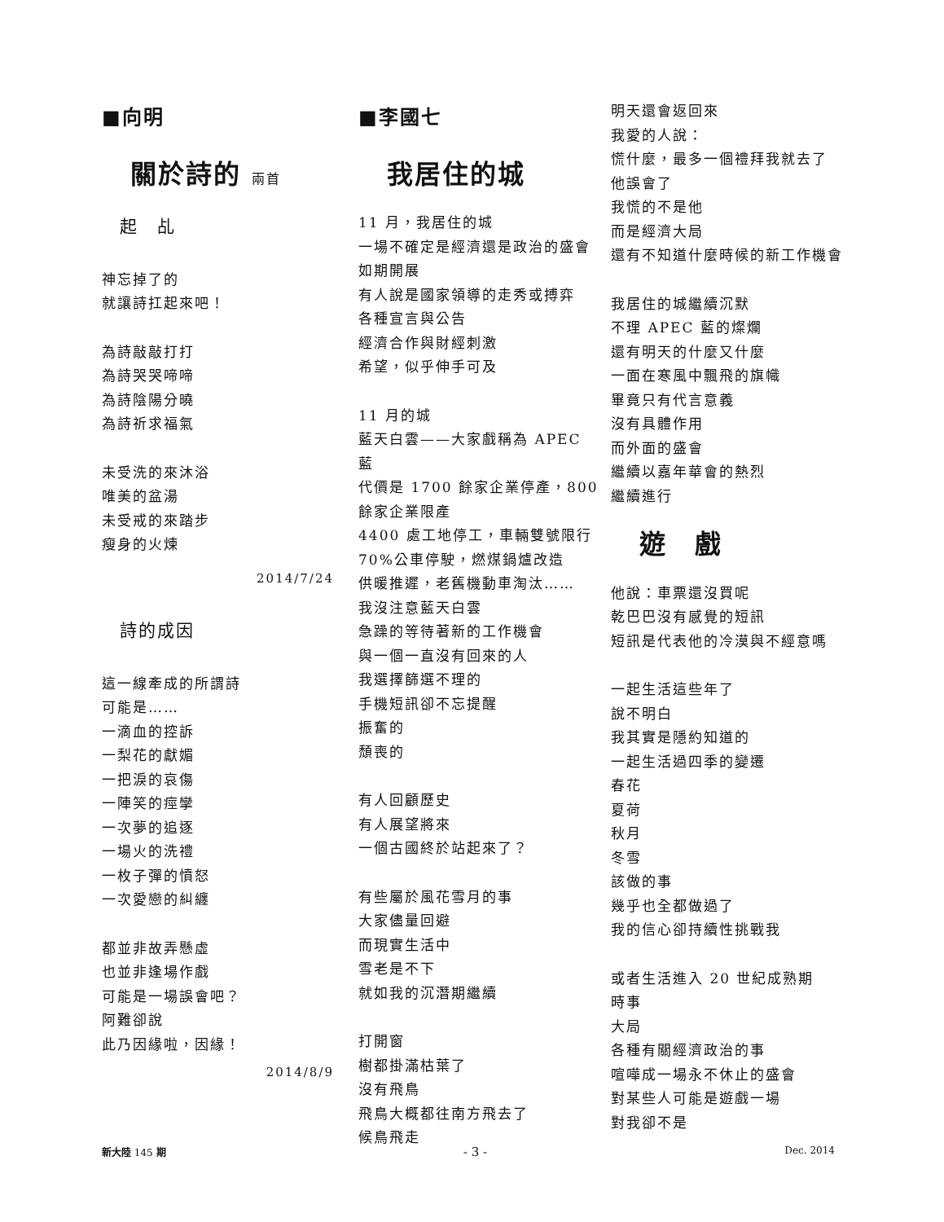■向明
關於詩的 兩首
起　乩
神忘掉了的
就讓詩扛起來吧！
為詩敲敲打打
為詩哭哭啼啼
為詩陰陽分曉
為詩祈求福氣
未受洗的來沐浴
唯美的盆湯
未受戒的來踏步
瘦身的火煉
2014/7/24
詩的成因
這一線牽成的所謂詩
可能是……
一滴血的控訴
一梨花的獻媚
一把淚的哀傷
一陣笑的痙攣
一次夢的追逐
一場火的洗禮
一枚子彈的憤怒
一次愛戀的糾纏
都並非故弄懸虛
也並非逢場作戲
可能是一場誤會吧？
阿難卻說
此乃因緣啦，因緣！
2014/8/9
■李國七
我居住的城
11 月，我居住的城
一場不確定是經濟還是政治的盛會
如期開展
有人說是國家領導的走秀或搏弈
各種宣言與公告
經濟合作與財經刺激
希望，似乎伸手可及
11 月的城
藍天白雲——大家戲稱為 APEC 藍
代價是 1700 餘家企業停產，800 餘家企業限產
4400 處工地停工，車輛雙號限行
70%公車停駛，燃煤鍋爐改造
供暖推遲，老舊機動車淘汰……
我沒注意藍天白雲
急躁的等待著新的工作機會
與一個一直沒有回來的人
我選擇篩選不理的
手機短訊卻不忘提醒
振奮的
頹喪的
有人回顧歷史
有人展望將來
一個古國終於站起來了？
有些屬於風花雪月的事
大家儘量回避
而現實生活中
雪老是不下
就如我的沉潛期繼續
打開窗
樹都掛滿枯葉了
沒有飛鳥
飛鳥大概都往南方飛去了
候鳥飛走
明天還會返回來
我愛的人說：
慌什麼，最多一個禮拜我就去了
他誤會了
我慌的不是他
而是經濟大局
還有不知道什麼時候的新工作機會
我居住的城繼續沉默
不理 APEC 藍的燦爛
還有明天的什麼又什麼
一面在寒風中飄飛的旗幟
畢竟只有代言意義
沒有具體作用
而外面的盛會
繼續以嘉年華會的熱烈
繼續進行
遊　戲
他說：車票還沒買呢
乾巴巴沒有感覺的短訊
短訊是代表他的冷漠與不經意嗎
一起生活這些年了
說不明白
我其實是隱約知道的
一起生活過四季的變遷
春花
夏荷
秋月
冬雪
該做的事
幾乎也全都做過了
我的信心卻持續性挑戰我
或者生活進入 20 世紀成熟期
時事
大局
各種有關經濟政治的事
喧嘩成一場永不休止的盛會
對某些人可能是遊戲一場
對我卻不是
新大陸 145 期 - 3 - Dec. 2014